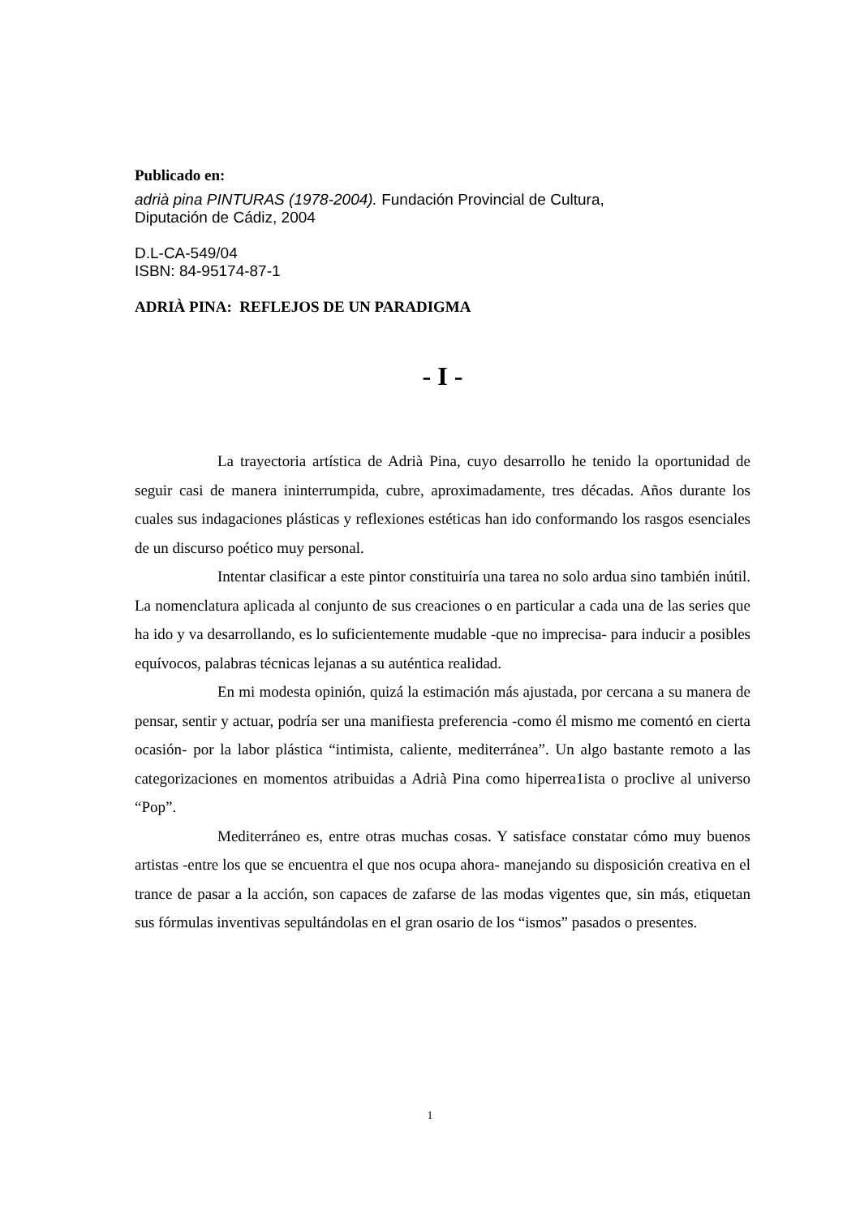Publicado en:
adrià pina PINTURAS (1978-2004). Fundación Provincial de Cultura,
Diputación de Cádiz, 2004
D.L-CA-549/04
ISBN: 84-95174-87-1
ADRIÀ PINA: REFLEJOS DE UN PARADIGMA
- I -
La trayectoria artística de Adrià Pina, cuyo desarrollo he tenido la oportunidad de seguir casi de manera ininterrumpida, cubre, aproximadamente, tres décadas. Años durante los cuales sus indagaciones plásticas y reflexiones estéticas han ido conformando los rasgos esenciales de un discurso poético muy personal.
Intentar clasificar a este pintor constituiría una tarea no solo ardua sino también inútil. La nomenclatura aplicada al conjunto de sus creaciones o en particular a cada una de las series que ha ido y va desarrollando, es lo suficientemente mudable -que no imprecisa- para inducir a posibles equívocos, palabras técnicas lejanas a su auténtica realidad.
En mi modesta opinión, quizá la estimación más ajustada, por cercana a su manera de pensar, sentir y actuar, podría ser una manifiesta preferencia -como él mismo me comentó en cierta ocasión- por la labor plástica “intimista, caliente, mediterránea”. Un algo bastante remoto a las categorizaciones en momentos atribuidas a Adrià Pina como hiperrea1ista o proclive al universo “Pop”.
Mediterráneo es, entre otras muchas cosas. Y satisface constatar cómo muy buenos artistas -entre los que se encuentra el que nos ocupa ahora- manejando su disposición creativa en el trance de pasar a la acción, son capaces de zafarse de las modas vigentes que, sin más, etiquetan sus fórmulas inventivas sepultándolas en el gran osario de los “ismos” pasados o presentes.
1